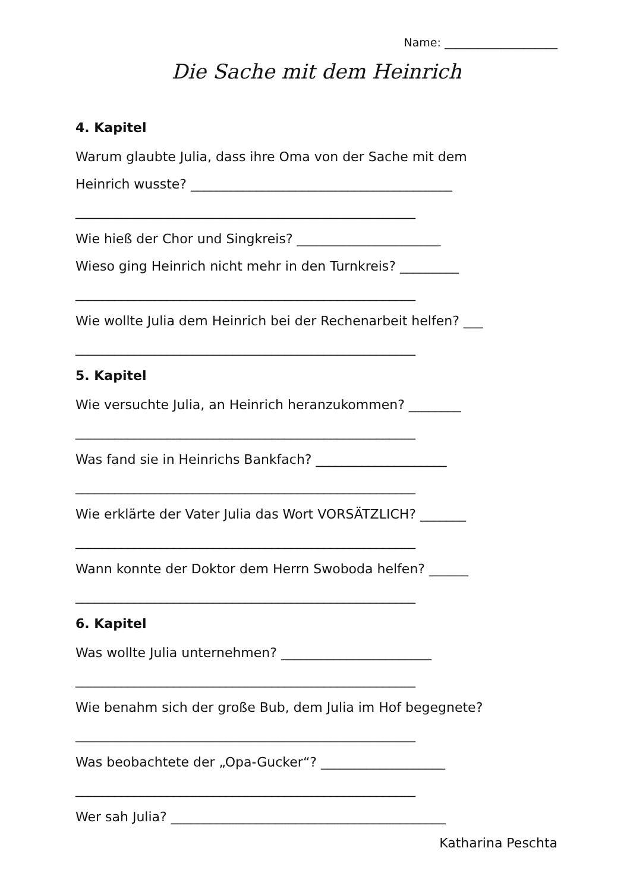Name: ____________________
Die Sache mit dem Heinrich
4. Kapitel
Warum glaubte Julia, dass ihre Oma von der Sache mit dem
Heinrich wusste? ________________________________________
____________________________________________________
Wie hieß der Chor und Singkreis? ______________________
Wieso ging Heinrich nicht mehr in den Turnkreis? _________
____________________________________________________
Wie wollte Julia dem Heinrich bei der Rechenarbeit helfen? ___
____________________________________________________
5. Kapitel
Wie versuchte Julia, an Heinrich heranzukommen? ________
____________________________________________________
Was fand sie in Heinrichs Bankfach? ____________________
____________________________________________________
Wie erklärte der Vater Julia das Wort VORSÄTZLICH? _______
____________________________________________________
Wann konnte der Doktor dem Herrn Swoboda helfen? ______
____________________________________________________
6. Kapitel
Was wollte Julia unternehmen? _______________________
____________________________________________________
Wie benahm sich der große Bub, dem Julia im Hof begegnete?
____________________________________________________
Was beobachtete der „Opa-Gucker“? ___________________
____________________________________________________
Wer sah Julia? __________________________________________
Katharina Peschta